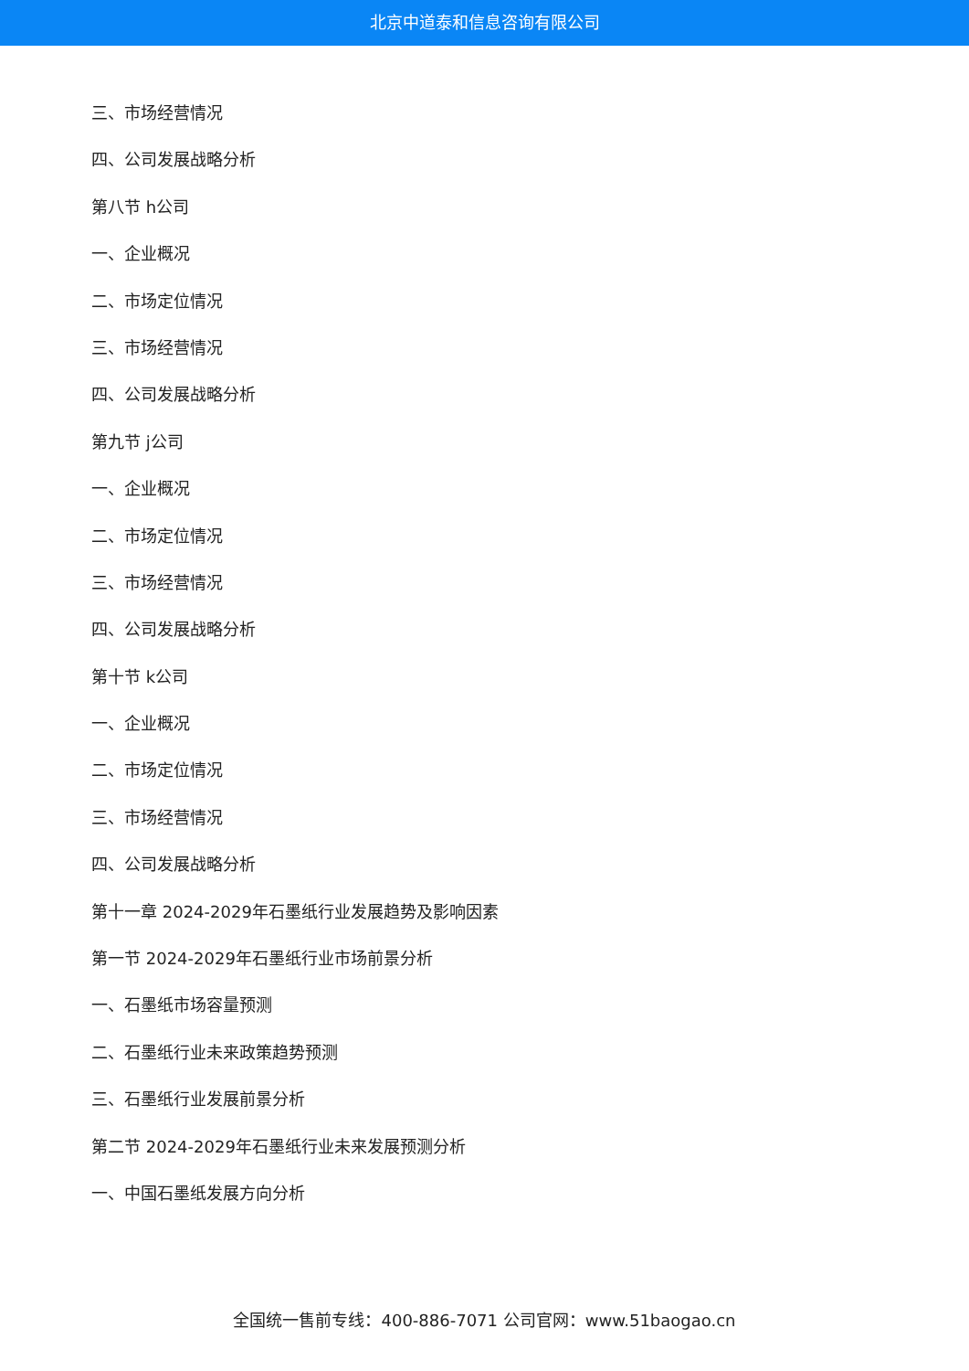北京中道泰和信息咨询有限公司
三、市场经营情况
四、公司发展战略分析
第八节 h公司
一、企业概况
二、市场定位情况
三、市场经营情况
四、公司发展战略分析
第九节 j公司
一、企业概况
二、市场定位情况
三、市场经营情况
四、公司发展战略分析
第十节 k公司
一、企业概况
二、市场定位情况
三、市场经营情况
四、公司发展战略分析
第十一章 2024-2029年石墨纸行业发展趋势及影响因素
第一节 2024-2029年石墨纸行业市场前景分析
一、石墨纸市场容量预测
二、石墨纸行业未来政策趋势预测
三、石墨纸行业发展前景分析
第二节 2024-2029年石墨纸行业未来发展预测分析
一、中国石墨纸发展方向分析
全国统一售前专线：400-886-7071 公司官网：www.51baogao.cn